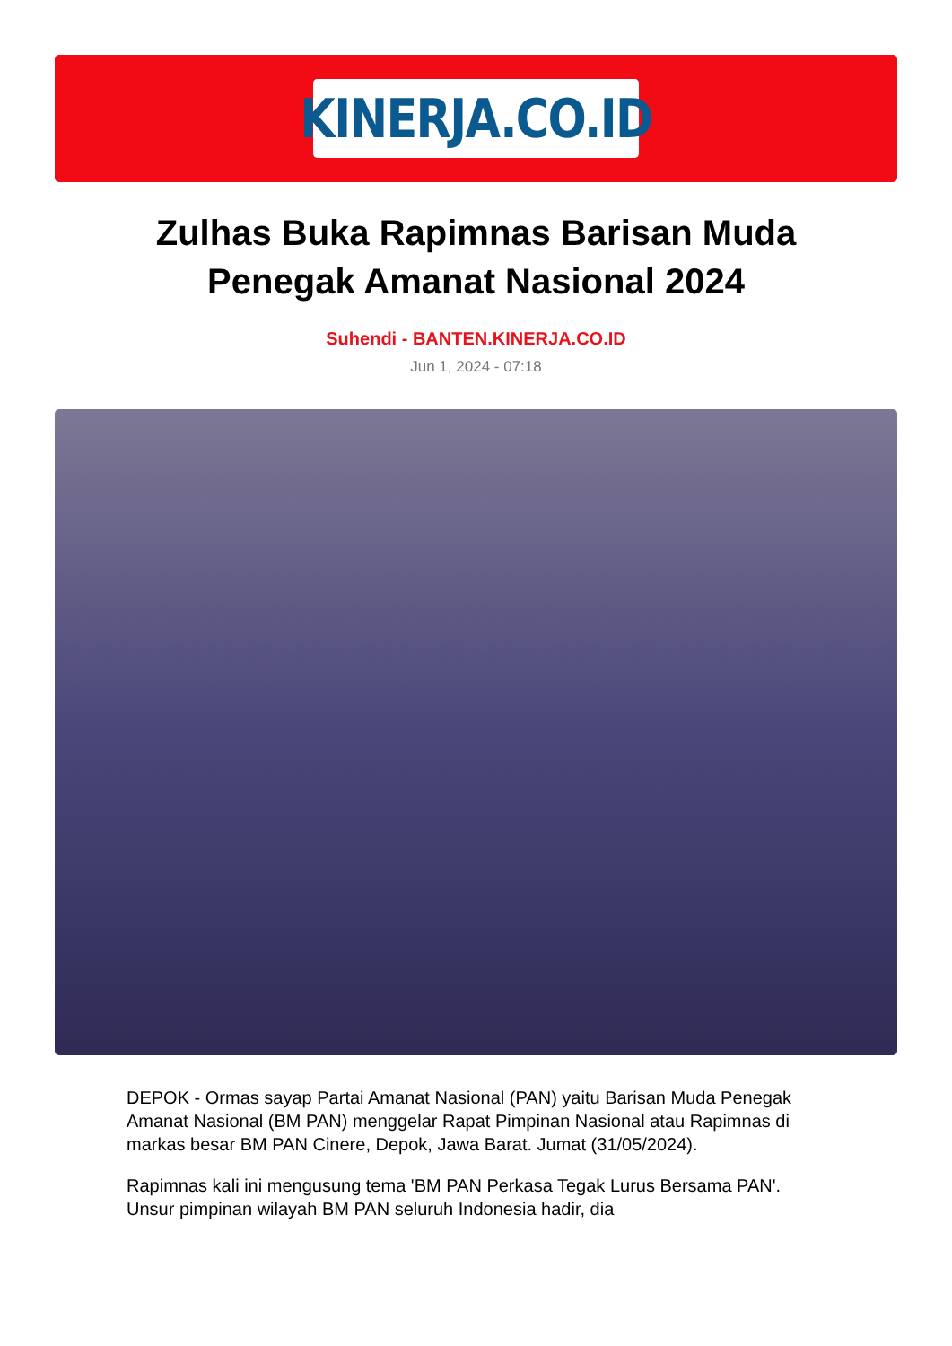KINERJA.CO.ID
Zulhas Buka Rapimnas Barisan Muda Penegak Amanat Nasional 2024
Suhendi - BANTEN.KINERJA.CO.ID
Jun 1, 2024 - 07:18
DEPOK - Ormas sayap Partai Amanat Nasional (PAN) yaitu Barisan Muda Penegak Amanat Nasional (BM PAN) menggelar Rapat Pimpinan Nasional atau Rapimnas di markas besar BM PAN Cinere, Depok, Jawa Barat. Jumat (31/05/2024).
Rapimnas kali ini mengusung tema 'BM PAN Perkasa Tegak Lurus Bersama PAN'. Unsur pimpinan wilayah BM PAN seluruh Indonesia hadir, dia